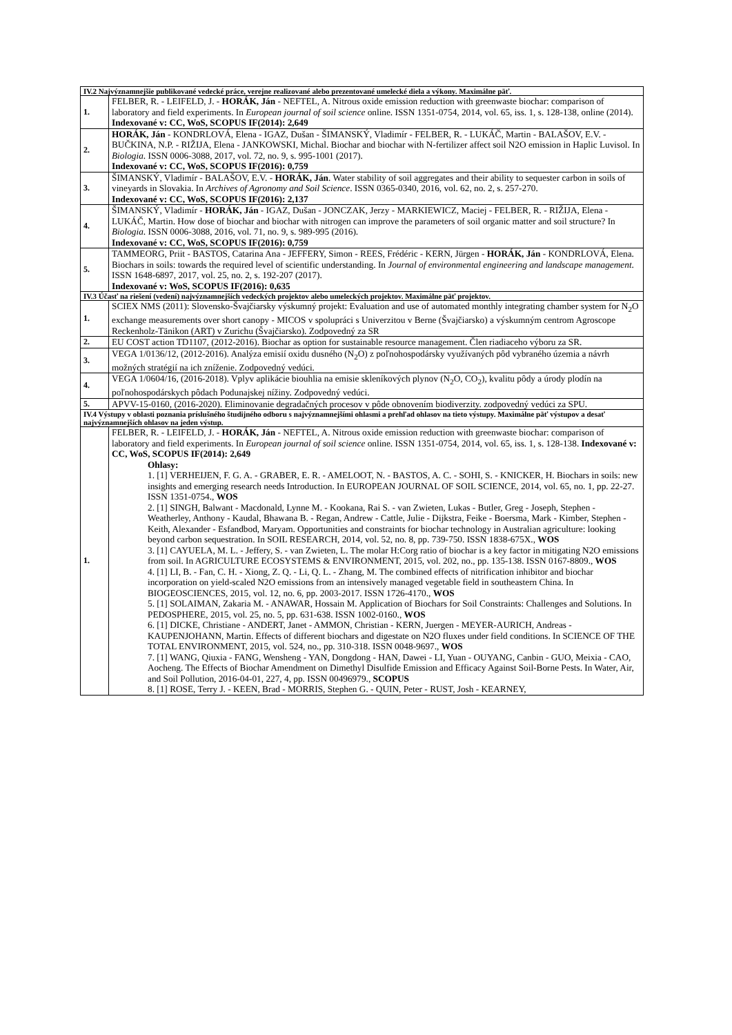| IV.2 Najvýznamnejšie publikované vedecké práce, verejne realizované alebo prezentované umelecké diela a výkony. Maximálne päť. | |
| --- | --- |
| 1. | FELBER, R. - LEIFELD, J. - HORÁK, Ján - NEFTEL, A. Nitrous oxide emission reduction with greenwaste biochar: comparison of laboratory and field experiments. In European journal of soil science online. ISSN 1351-0754, 2014, vol. 65, iss. 1, s. 128-138, online (2014). Indexované v: CC, WoS, SCOPUS IF(2014): 2,649 |
| 2. | HORÁK, Ján - KONDRLOVÁ, Elena - IGAZ, Dušan - ŠIMANSKÝ, Vladimír - FELBER, R. - LUKÁČ, Martin - BALAŠOV, E.V. - BUČKINA, N.P. - RIŽIJA, Elena - JANKOWSKI, Michal. Biochar and biochar with N-fertilizer affect soil N2O emission in Haplic Luvisol. In Biologia . ISSN 0006-3088, 2017, vol. 72, no. 9, s. 995-1001 (2017). Indexované v: CC, WoS, SCOPUS IF(2016): 0,759 |
| 3. | ŠIMANSKÝ, Vladimír - BALAŠOV, E.V. - HORÁK, Ján . Water stability of soil aggregates and their ability to sequester carbon in soils of vineyards in Slovakia. In Archives of Agronomy and Soil Science . ISSN 0365-0340, 2016, vol. 62, no. 2, s. 257-270. Indexované v: CC, WoS, SCOPUS IF(2016): 2,137 |
| 4. | ŠIMANSKÝ, Vladimír - HORÁK, Ján - IGAZ, Dušan - JONCZAK, Jerzy - MARKIEWICZ, Maciej - FELBER, R. - RIŽIJA, Elena - LUKÁČ, Martin. How dose of biochar and biochar with nitrogen can improve the parameters of soil organic matter and soil structure? In Biologia . ISSN 0006-3088, 2016, vol. 71, no. 9, s. 989-995 (2016). Indexované v: CC, WoS, SCOPUS IF(2016): 0,759 |
| 5. | TAMMEORG, Priit - BASTOS, Catarina Ana - JEFFERY, Simon - REES, Frédéric - KERN, Jürgen - HORÁK, Ján - KONDRLOVÁ, Elena. Biochars in soils: towards the required level of scientific understanding. In Journal of environmental engineering and landscape management . ISSN 1648-6897, 2017, vol. 25, no. 2, s. 192-207 (2017). Indexované v: WoS, SCOPUS IF(2016): 0,635 |
| IV.3 Účasť na riešení (vedení) najvýznamnejších vedeckých projektov alebo umeleckých projektov. Maximálne päť projektov. | |
| 1. | SCIEX NMS (2011): Slovensko-Švajčiarsky výskumný projekt: Evaluation and use of automated monthly integrating chamber system for N<sub>2</sub>O exchange measurements over short canopy - MICOS v spolupráci s Univerzitou v Berne (Švajčiarsko) a výskumným centrom Agroscope Reckenholz-Tänikon (ART) v Zurichu (Švajčiarsko). Zodpovedný za SR |
| 2. | EU COST action TD1107, (2012-2016). Biochar as option for sustainable resource management. Člen riadiaceho výboru za SR. |
| 3. | VEGA 1/0136/12, (2012-2016). Analýza emisií oxidu dusného (N<sub>2</sub>O) z poľnohospodársky využívaných pôd vybraného územia a návrh možných stratégií na ich zníženie. Zodpovedný vedúci. |
| 4. | VEGA 1/0604/16, (2016-2018). Vplyv aplikácie biouhlia na emisie skleníkových plynov (N<sub>2</sub>O, CO<sub>2</sub>), kvalitu pôdy a úrody plodín na poľnohospodárskych pôdach Podunajskej nížiny. Zodpovedný vedúci. |
| 5. | APVV-15-0160, (2016-2020). Eliminovanie degradačných procesov v pôde obnovením biodiverzity. zodpovedný vedúci za SPU. |
| IV.4 Výstupy v oblasti poznania príslušného študijného odboru s najvýznamnejšími ohlasmi a prehľad ohlasov na tieto výstupy. Maximálne päť výstupov a desať najvýznamnejších ohlasov na jeden výstup. | |
| 1. | FELBER, R. - LEIFELD, J. - HORÁK, Ján - NEFTEL, A. Nitrous oxide emission reduction with greenwaste biochar: comparison of laboratory and field experiments. In European journal of soil science online. ISSN 1351-0754, 2014, vol. 65, iss. 1, s. 128-138. Indexované v: CC, WoS, SCOPUS IF(2014): 2,649 Ohlasy: 1. [1] VERHEIJEN, F. G. A. - GRABER, E. R. - AMELOOT, N. - BASTOS, A. C. - SOHI, S. - KNICKER, H. Biochars in soils: new insights and emerging research needs Introduction. In EUROPEAN JOURNAL OF SOIL SCIENCE, 2014, vol. 65, no. 1, pp. 22-27. ISSN 1351-0754., WOS 2. [1] SINGH, Balwant - Macdonald, Lynne M. - Kookana, Rai S. - van Zwieten, Lukas - Butler, Greg - Joseph, Stephen - Weatherley, Anthony - Kaudal, Bhawana B. - Regan, Andrew - Cattle, Julie - Dijkstra, Feike - Boersma, Mark - Kimber, Stephen - Keith, Alexander - Esfandbod, Maryam. Opportunities and constraints for biochar technology in Australian agriculture: looking beyond carbon sequestration. In SOIL RESEARCH, 2014, vol. 52, no. 8, pp. 739-750. ISSN 1838-675X., WOS 3. [1] CAYUELA, M. L. - Jeffery, S. - van Zwieten, L. The molar H:Corg ratio of biochar is a key factor in mitigating N2O emissions from soil. In AGRICULTURE ECOSYSTEMS & ENVIRONMENT, 2015, vol. 202, no., pp. 135-138. ISSN 0167-8809., WOS 4. [1] LI, B. - Fan, C. H. - Xiong, Z. Q. - Li, Q. L. - Zhang, M. The combined effects of nitrification inhibitor and biochar incorporation on yield-scaled N2O emissions from an intensively managed vegetable field in southeastern China. In BIOGEOSCIENCES, 2015, vol. 12, no. 6, pp. 2003-2017. ISSN 1726-4170., WOS 5. [1] SOLAIMAN, Zakaria M. - ANAWAR, Hossain M. Application of Biochars for Soil Constraints: Challenges and Solutions. In PEDOSPHERE, 2015, vol. 25, no. 5, pp. 631-638. ISSN 1002-0160., WOS 6. [1] DICKE, Christiane - ANDERT, Janet - AMMON, Christian - KERN, Juergen - MEYER-AURICH, Andreas - KAUPENJOHANN, Martin. Effects of different biochars and digestate on N2O fluxes under field conditions. In SCIENCE OF THE TOTAL ENVIRONMENT, 2015, vol. 524, no., pp. 310-318. ISSN 0048-9697., WOS 7. [1] WANG, Qiuxia - FANG, Wensheng - YAN, Dongdong - HAN, Dawei - LI, Yuan - OUYANG, Canbin - GUO, Meixia - CAO, Aocheng. The Effects of Biochar Amendment on Dimethyl Disulfide Emission and Efficacy Against Soil-Borne Pests. In Water, Air, and Soil Pollution, 2016-04-01, 227, 4, pp. ISSN 00496979., SCOPUS 8. [1] ROSE, Terry J. - KEEN, Brad - MORRIS, Stephen G. - QUIN, Peter - RUST, Josh - KEARNEY, |